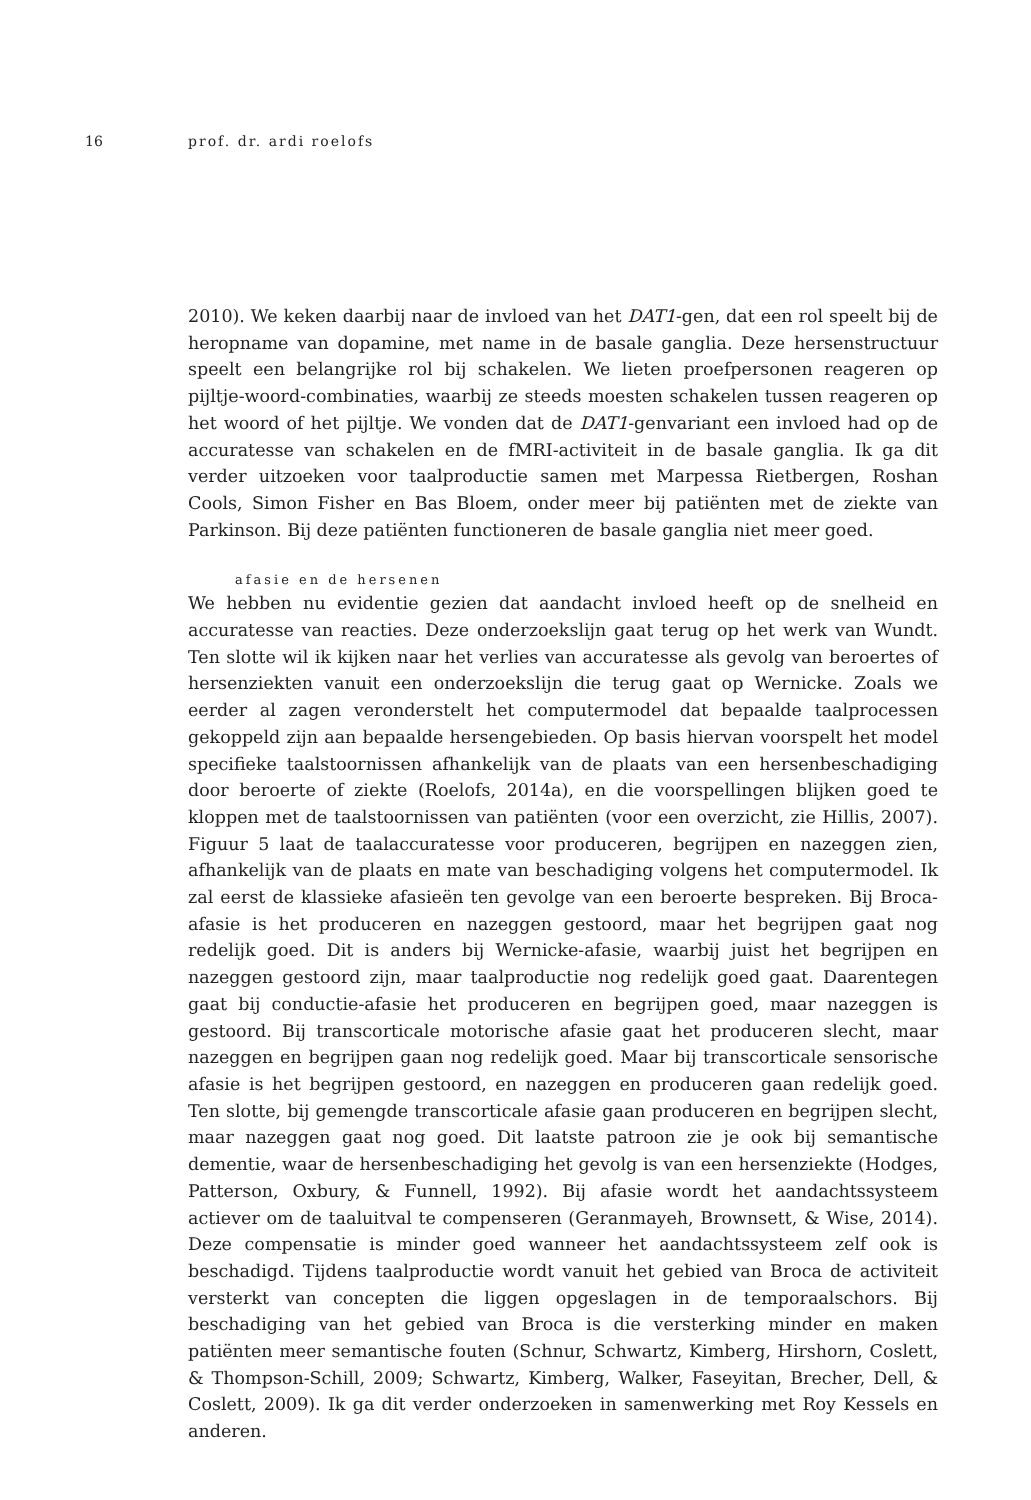16 prof. dr. ardi roelofs
2010). We keken daarbij naar de invloed van het DAT1-gen, dat een rol speelt bij de heropname van dopamine, met name in de basale ganglia. Deze hersenstructuur speelt een belangrijke rol bij schakelen. We lieten proefpersonen reageren op pijltje-woord-combinaties, waarbij ze steeds moesten schakelen tussen reageren op het woord of het pijltje. We vonden dat de DAT1-genvariant een invloed had op de accuratesse van schakelen en de fMRI-activiteit in de basale ganglia. Ik ga dit verder uitzoeken voor taalproductie samen met Marpessa Rietbergen, Roshan Cools, Simon Fisher en Bas Bloem, onder meer bij patiënten met de ziekte van Parkinson. Bij deze patiënten functioneren de basale ganglia niet meer goed.
afasie en de hersenen
We hebben nu evidentie gezien dat aandacht invloed heeft op de snelheid en accuratesse van reacties. Deze onderzoekslijn gaat terug op het werk van Wundt. Ten slotte wil ik kijken naar het verlies van accuratesse als gevolg van beroertes of hersenziekten vanuit een onderzoekslijn die terug gaat op Wernicke. Zoals we eerder al zagen veronderstelt het computermodel dat bepaalde taalprocessen gekoppeld zijn aan bepaalde hersengebieden. Op basis hiervan voorspelt het model specifieke taalstoornissen afhankelijk van de plaats van een hersenbeschadiging door beroerte of ziekte (Roelofs, 2014a), en die voorspellingen blijken goed te kloppen met de taalstoornissen van patiënten (voor een overzicht, zie Hillis, 2007). Figuur 5 laat de taalaccuratesse voor produceren, begrijpen en nazeggen zien, afhankelijk van de plaats en mate van beschadiging volgens het computermodel. Ik zal eerst de klassieke afasieën ten gevolge van een beroerte bespreken. Bij Broca-afasie is het produceren en nazeggen gestoord, maar het begrijpen gaat nog redelijk goed. Dit is anders bij Wernicke-afasie, waarbij juist het begrijpen en nazeggen gestoord zijn, maar taalproductie nog redelijk goed gaat. Daarentegen gaat bij conductie-afasie het produceren en begrijpen goed, maar nazeggen is gestoord. Bij transcorticale motorische afasie gaat het produceren slecht, maar nazeggen en begrijpen gaan nog redelijk goed. Maar bij transcorticale sensorische afasie is het begrijpen gestoord, en nazeggen en produceren gaan redelijk goed. Ten slotte, bij gemengde transcorticale afasie gaan produceren en begrijpen slecht, maar nazeggen gaat nog goed. Dit laatste patroon zie je ook bij semantische dementie, waar de hersenbeschadiging het gevolg is van een hersenziekte (Hodges, Patterson, Oxbury, & Funnell, 1992). Bij afasie wordt het aandachtssysteem actiever om de taaluitval te compenseren (Geranmayeh, Brownsett, & Wise, 2014). Deze compensatie is minder goed wanneer het aandachtssysteem zelf ook is beschadigd. Tijdens taalproductie wordt vanuit het gebied van Broca de activiteit versterkt van concepten die liggen opgeslagen in de temporaalschors. Bij beschadiging van het gebied van Broca is die versterking minder en maken patiënten meer semantische fouten (Schnur, Schwartz, Kimberg, Hirshorn, Coslett, & Thompson-Schill, 2009; Schwartz, Kimberg, Walker, Faseyitan, Brecher, Dell, & Coslett, 2009). Ik ga dit verder onderzoeken in samenwerking met Roy Kessels en anderen.